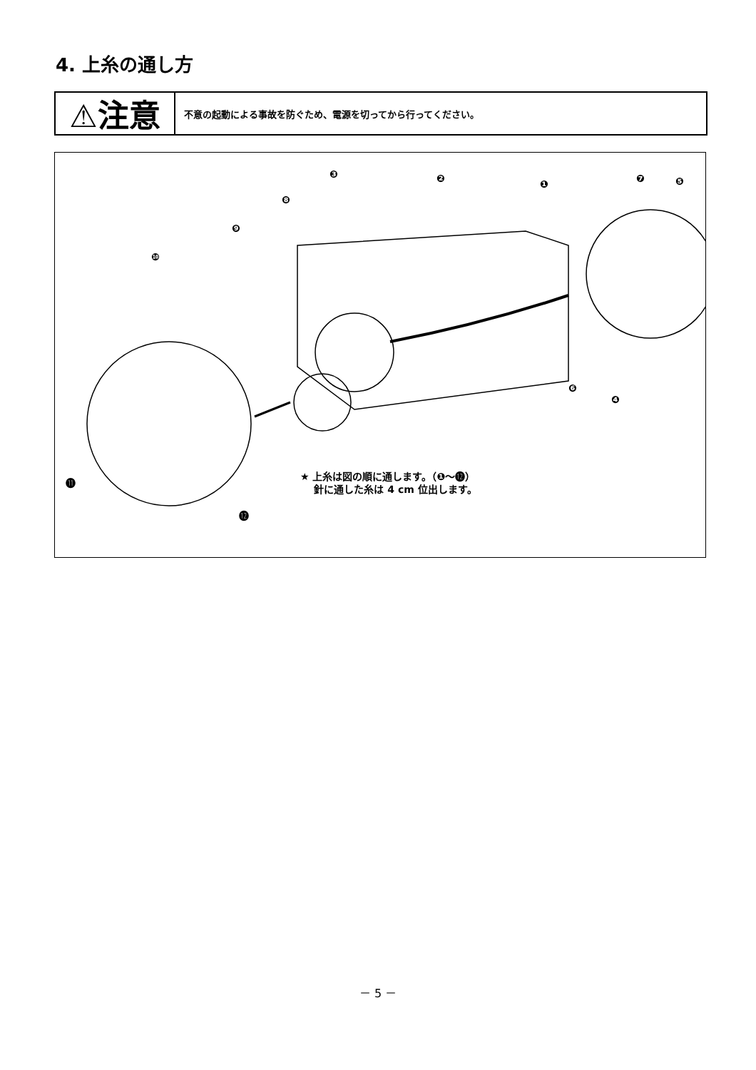4. 上糸の通し方
⚠注意
不意の起動による事故を防ぐため、電源を切ってから行ってください。
❸ ❷ ❶ ❼ ❺
❽
❾
❿
❻
❹
⓫
⓬
★ 上糸は図の順に通します。（❶～⓬）
針に通した糸は 4 cm 位出します。
－ 5 －